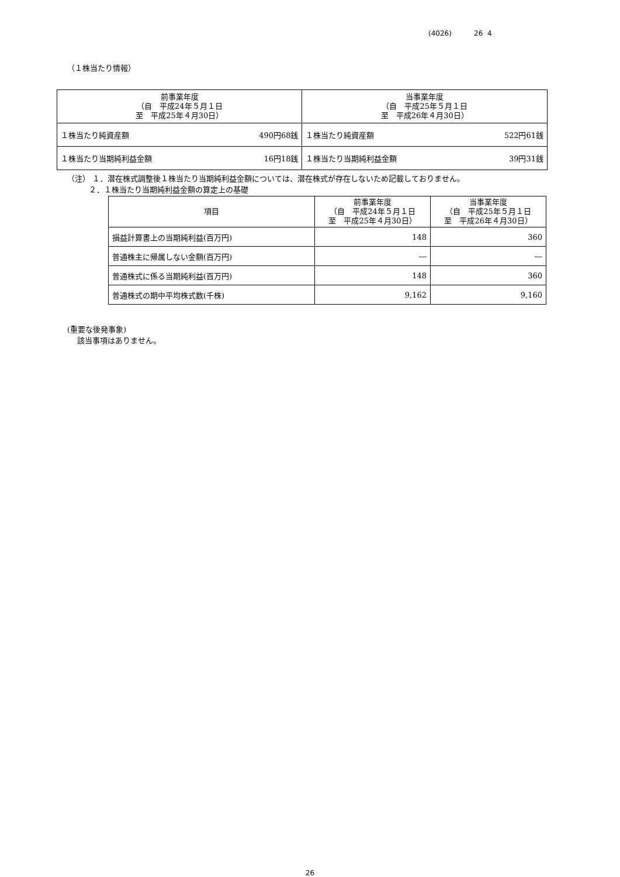(4026) 26 4
（１株当たり情報）
| 前事業年度 （自 平成24年５月１日 至 平成25年４月30日） | | 当事業年度 （自 平成25年５月１日 至 平成26年４月30日） | |
| --- | --- | --- | --- |
| １株当たり純資産額 | 490円68銭 | １株当たり純資産額 | 522円61銭 |
| １株当たり当期純利益金額 | 16円18銭 | １株当たり当期純利益金額 | 39円31銭 |
（注） １．潜在株式調整後１株当たり当期純利益金額については、潜在株式が存在しないため記載しておりません。
２．１株当たり当期純利益金額の算定上の基礎
| 項目 | 前事業年度 （自 平成24年５月１日 至 平成25年４月30日） | 当事業年度 （自 平成25年５月１日 至 平成26年４月30日） |
| --- | --- | --- |
| 損益計算書上の当期純利益(百万円) | 148 | 360 |
| 普通株主に帰属しない金額(百万円) | ― | ― |
| 普通株式に係る当期純利益(百万円) | 148 | 360 |
| 普通株式の期中平均株式数(千株) | 9,162 | 9,160 |
(重要な後発事象)
該当事項はありません。
26